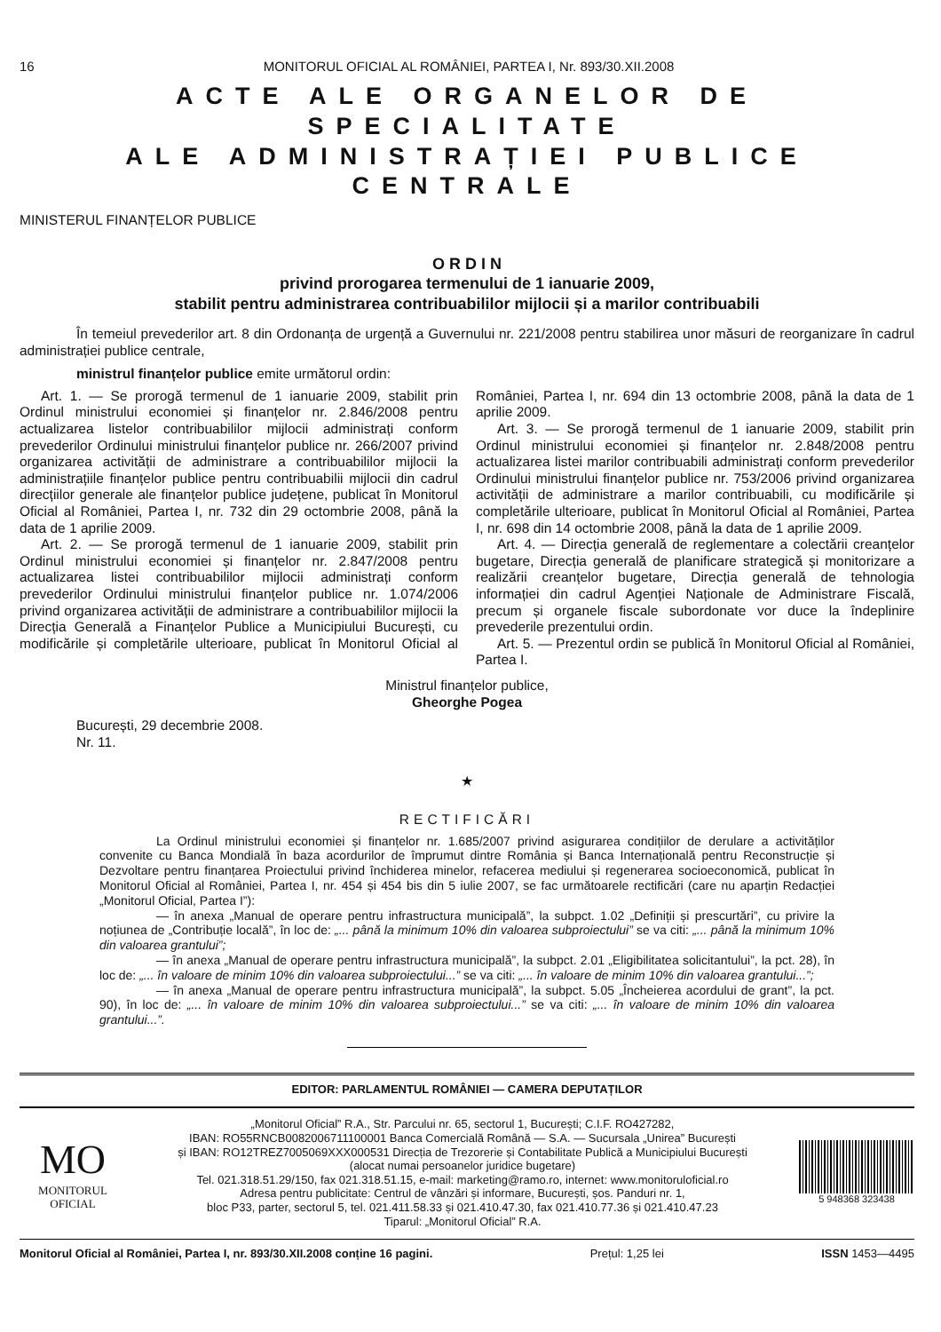16 MONITORUL OFICIAL AL ROMÂNIEI, PARTEA I, Nr. 893/30.XII.2008
ACTE ALE ORGANELOR DE SPECIALITATE
ALE ADMINISTRAȚIEI PUBLICE CENTRALE
MINISTERUL FINANȚELOR PUBLICE
O R D I N
privind prorogarea termenului de 1 ianuarie 2009,
stabilit pentru administrarea contribuabililor mijlocii și a marilor contribuabili
În temeiul prevederilor art. 8 din Ordonanța de urgență a Guvernului nr. 221/2008 pentru stabilirea unor măsuri de reorganizare în cadrul administrației publice centrale,
ministrul finanțelor publice emite următorul ordin:
Art. 1. — Se prorogă termenul de 1 ianuarie 2009, stabilit prin Ordinul ministrului economiei și finanțelor nr. 2.846/2008 pentru actualizarea listelor contribuabililor mijlocii administrați conform prevederilor Ordinului ministrului finanțelor publice nr. 266/2007 privind organizarea activității de administrare a contribuabililor mijlocii la administrațiile finanțelor publice pentru contribuabilii mijlocii din cadrul direcțiilor generale ale finanțelor publice județene, publicat în Monitorul Oficial al României, Partea I, nr. 732 din 29 octombrie 2008, până la data de 1 aprilie 2009.
Art. 2. — Se prorogă termenul de 1 ianuarie 2009, stabilit prin Ordinul ministrului economiei și finanțelor nr. 2.847/2008 pentru actualizarea listei contribuabililor mijlocii administrați conform prevederilor Ordinului ministrului finanțelor publice nr. 1.074/2006 privind organizarea activității de administrare a contribuabililor mijlocii la Direcția Generală a Finanțelor Publice a Municipiului București, cu modificările și completările ulterioare, publicat în Monitorul Oficial al României, Partea I, nr. 694 din 13 octombrie 2008, până la data de 1 aprilie 2009.
Art. 3. — Se prorogă termenul de 1 ianuarie 2009, stabilit prin Ordinul ministrului economiei și finanțelor nr. 2.848/2008 pentru actualizarea listei marilor contribuabili administrați conform prevederilor Ordinului ministrului finanțelor publice nr. 753/2006 privind organizarea activității de administrare a marilor contribuabili, cu modificările și completările ulterioare, publicat în Monitorul Oficial al României, Partea I, nr. 698 din 14 octombrie 2008, până la data de 1 aprilie 2009.
Art. 4. — Direcția generală de reglementare a colectării creanțelor bugetare, Direcția generală de planificare strategică și monitorizare a realizării creanțelor bugetare, Direcția generală de tehnologia informației din cadrul Agenției Naționale de Administrare Fiscală, precum și organele fiscale subordonate vor duce la îndeplinire prevederile prezentului ordin.
Art. 5. — Prezentul ordin se publică în Monitorul Oficial al României, Partea I.
Ministrul finanțelor publice,
Gheorghe Pogea
București, 29 decembrie 2008.
Nr. 11.
★
RECTIFICĂRI
La Ordinul ministrului economiei și finanțelor nr. 1.685/2007 privind asigurarea condițiilor de derulare a activităților convenite cu Banca Mondială în baza acordurilor de împrumut dintre România și Banca Internațională pentru Reconstrucție și Dezvoltare pentru finanțarea Proiectului privind închiderea minelor, refacerea mediului și regenerarea socioeconomică, publicat în Monitorul Oficial al României, Partea I, nr. 454 și 454 bis din 5 iulie 2007, se fac următoarele rectificări (care nu aparțin Redacției „Monitorul Oficial, Partea I”):
— în anexa „Manual de operare pentru infrastructura municipală”, la subpct. 1.02 „Definiții și prescurtări”, cu privire la noțiunea de „Contribuție locală”, în loc de: „... până la minimum 10% din valoarea subproiectului” se va citi: „... până la minimum 10% din valoarea grantului”;
— în anexa „Manual de operare pentru infrastructura municipală”, la subpct. 2.01 „Eligibilitatea solicitantului”, la pct. 28), în loc de: „... în valoare de minim 10% din valoarea subproiectului...” se va citi: „... în valoare de minim 10% din valoarea grantului...”;
— în anexa „Manual de operare pentru infrastructura municipală”, la subpct. 5.05 „Încheierea acordului de grant”, la pct. 90), în loc de: „... în valoare de minim 10% din valoarea subproiectului...” se va citi: „... în valoare de minim 10% din valoarea grantului...”.
EDITOR: PARLAMENTUL ROMÂNIEI — CAMERA DEPUTAȚILOR
MO
MONITORUL
OFICIAL
„Monitorul Oficial” R.A., Str. Parcului nr. 65, sectorul 1, București; C.I.F. RO427282,
IBAN: RO55RNCB0082006711100001 Banca Comercială Română — S.A. — Sucursala „Unirea” București
și IBAN: RO12TREZ7005069XXX000531 Direcția de Trezorerie și Contabilitate Publică a Municipiului București
(alocat numai persoanelor juridice bugetare)
Tel. 021.318.51.29/150, fax 021.318.51.15, e-mail: marketing@ramo.ro, internet: www.monitoruloficial.ro
Adresa pentru publicitate: Centrul de vânzări și informare, București, șos. Panduri nr. 1,
bloc P33, parter, sectorul 5, tel. 021.411.58.33 și 021.410.47.30, fax 021.410.77.36 și 021.410.47.23
Tiparul: „Monitorul Oficial” R.A.
5 948368 323438
Monitorul Oficial al României, Partea I, nr. 893/30.XII.2008 conține 16 pagini. Prețul: 1,25 lei ISSN 1453—4495